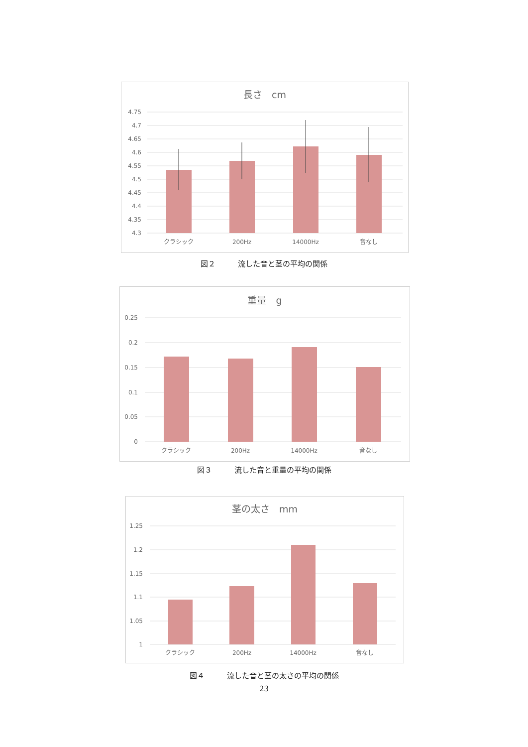長さ　cm
4.75
4.7
4.65
4.6
4.55
4.5
4.45
4.4
4.35
4.3
クラシック
200Hz
14000Hz
音なし
図２　　　流した音と茎の平均の関係
重量　g
0.25
0.2
0.15
0.1
0.05
0
クラシック
200Hz
14000Hz
音なし
図３　　　流した音と重量の平均の関係
茎の太さ　mm
1.25
1.2
1.15
1.1
1.05
1
クラシック
200Hz
14000Hz
音なし
図４　　　流した音と茎の太さの平均の関係
23